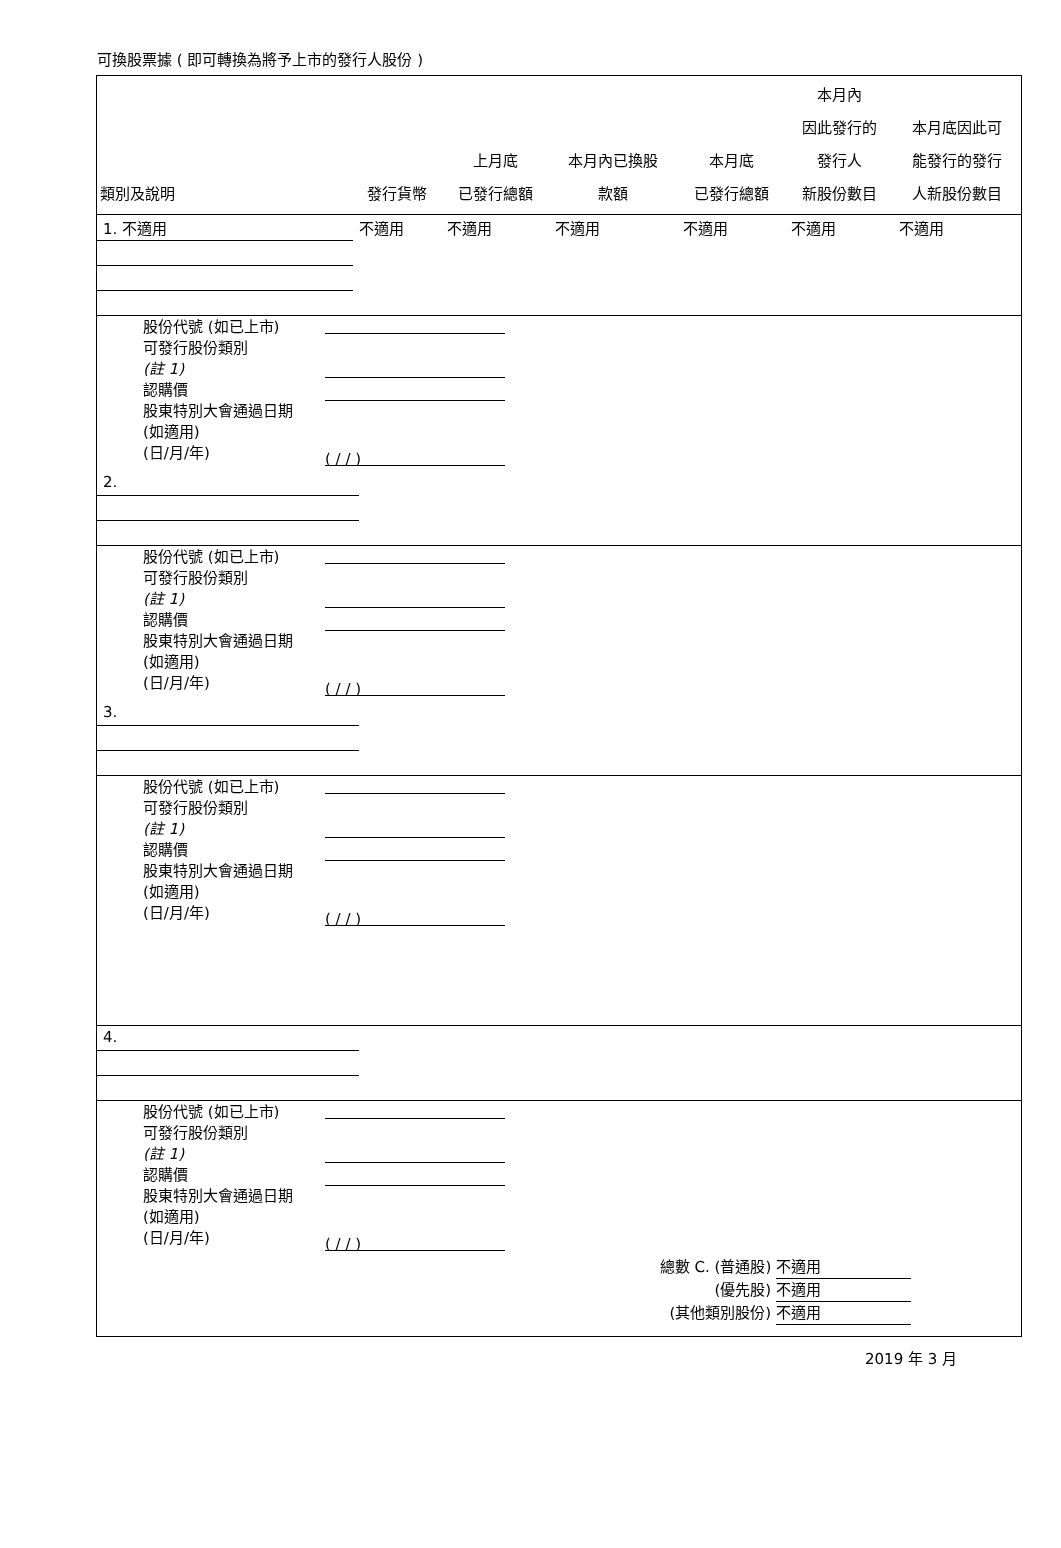可換股票據 ( 即可轉換為將予上市的發行人股份 )
| 類別及說明 | 發行貨幣 | 上月底 已發行總額 | 本月內已換股 款額 | 本月底 已發行總額 | 本月內 因此發行的 發行人 新股份數目 | 本月底因此可 能發行的發行 人新股份數目 |
| --- | --- | --- | --- | --- | --- | --- |
| 1. 不適用 | 不適用 | 不適用 | 不適用 | 不適用 | 不適用 | 不適用 |
| 股份代號 (如已上市) 可發行股份類別 (註 1) 認購價 股東特別大會通過日期 (如適用) (日/月/年) | ( / / ) |
| 2. | | | | | | |
| 股份代號 (如已上市) 可發行股份類別 (註 1) 認購價 股東特別大會通過日期 (如適用) (日/月/年) | ( / / ) |
| 3. | | | | | | |
| 股份代號 (如已上市) 可發行股份類別 (註 1) 認購價 股東特別大會通過日期 (如適用) (日/月/年) | ( / / ) |
| 4. | | | | | | |
| 股份代號 (如已上市) 可發行股份類別 (註 1) 認購價 股東特別大會通過日期 (如適用) (日/月/年) | ( / / ) |
總數 C. (普通股) 不適用
(優先股) 不適用
(其他類別股份) 不適用
2019 年 3 月